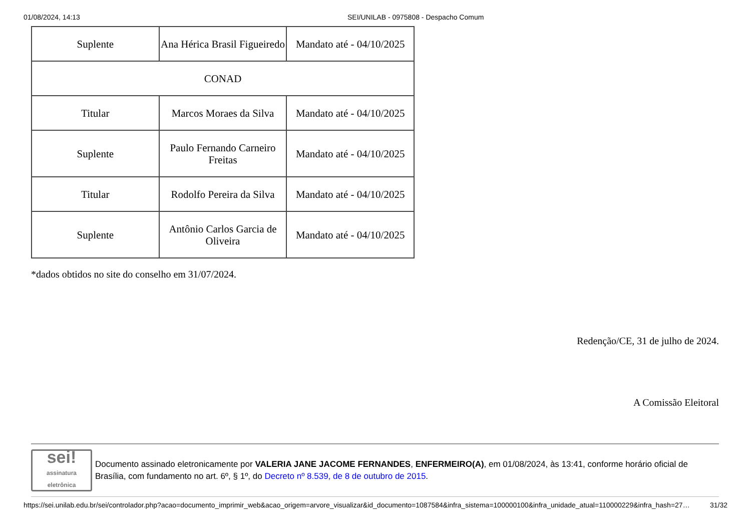01/08/2024, 14:13 SEI/UNILAB - 0975808 - Despacho Comum
| Suplente | Ana Hérica Brasil Figueiredo | Mandato até - 04/10/2025 |
| CONAD | | |
| Titular | Marcos Moraes da Silva | Mandato até - 04/10/2025 |
| Suplente | Paulo Fernando Carneiro Freitas | Mandato até - 04/10/2025 |
| Titular | Rodolfo Pereira da Silva | Mandato até - 04/10/2025 |
| Suplente | Antônio Carlos Garcia de Oliveira | Mandato até - 04/10/2025 |
*dados obtidos no site do conselho em 31/07/2024.
Redenção/CE, 31 de julho de 2024.
A Comissão Eleitoral
sei!
assinatura eletrônica
Documento assinado eletronicamente por VALERIA JANE JACOME FERNANDES, ENFERMEIRO(A), em 01/08/2024, às 13:41, conforme horário oficial de Brasília, com fundamento no art. 6º, § 1º, do Decreto nº 8.539, de 8 de outubro de 2015.
https://sei.unilab.edu.br/sei/controlador.php?acao=documento_imprimir_web&acao_origem=arvore_visualizar&id_documento=1087584&infra_sistema=100000100&infra_unidade_atual=110000229&infra_hash=27… 31/32